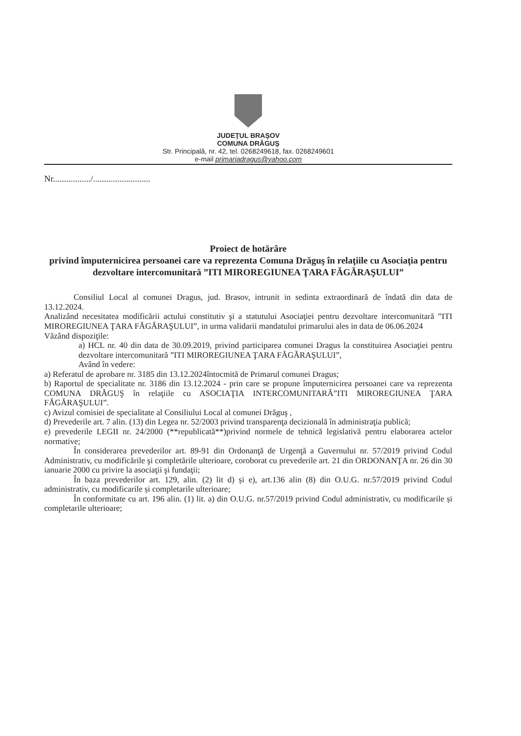JUDEŢUL BRAŞOV
COMUNA DRĂGUŞ
Str. Principală, nr. 42, tel. 0268249618, fax. 0268249601
e-mail primariadragus@yahoo.com
Nr................./..........................
Proiect de hotărâre
privind împuternicirea persoanei care va reprezenta Comuna Drăguş în relaţiile cu Asociaţia pentru dezvoltare intercomunitară ”ITI MIROREGIUNEA ŢARA FĂGĂRAŞULUI”
Consiliul Local al comunei Dragus, jud. Brasov, intrunit in sedinta extraordinară de îndată din data de 13.12.2024.
Analizând necesitatea modificării actului constitutiv şi a statutului Asociaţiei pentru dezvoltare intercomunitară ”ITI MIROREGIUNEA ŢARA FĂGĂRAŞULUI”, in urma validarii mandatului primarului ales in data de 06.06.2024
Văzând dispoziţile:
a) HCL nr. 40 din data de 30.09.2019, privind participarea comunei Dragus la constituirea Asociaţiei pentru dezvoltare intercomunitară ”ITI MIROREGIUNEA ŢARA FĂGĂRAŞULUI”,
Având în vedere:
a) Referatul de aprobare nr. 3185 din 13.12.2024întocmită de Primarul comunei Dragus;
b) Raportul de specialitate nr. 3186 din 13.12.2024 - prin care se propune împuternicirea persoanei care va reprezenta COMUNA DRĂGUŞ în relaţiile cu ASOCIAŢIA INTERCOMUNITARĂ”ITI MIROREGIUNEA ŢARA FĂGĂRAŞULUI”.
c) Avizul comisiei de specialitate al Consiliului Local al comunei Drăguş ,
d) Prevederile art. 7 alin. (13) din Legea nr. 52/2003 privind transparenţa decizională în administraţia publică;
e) prevederile LEGII nr. 24/2000 (**republicată**)privind normele de tehnică legislativă pentru elaborarea actelor normative;
În considerarea prevederilor art. 89-91 din Ordonanţă de Urgenţă a Guvernului nr. 57/2019 privind Codul Administrativ, cu modificările şi completările ulterioare, coroborat cu prevederile art. 21 din ORDONANŢA nr. 26 din 30 ianuarie 2000 cu privire la asociaţii şi fundaţii;
În baza prevederilor art. 129, alin. (2) lit d) și e), art.136 alin (8) din O.U.G. nr.57/2019 privind Codul administrativ, cu modificarile și completarile ulterioare;
În conformitate cu art. 196 alin. (1) lit. a) din O.U.G. nr.57/2019 privind Codul administrativ, cu modificarile și completarile ulterioare;